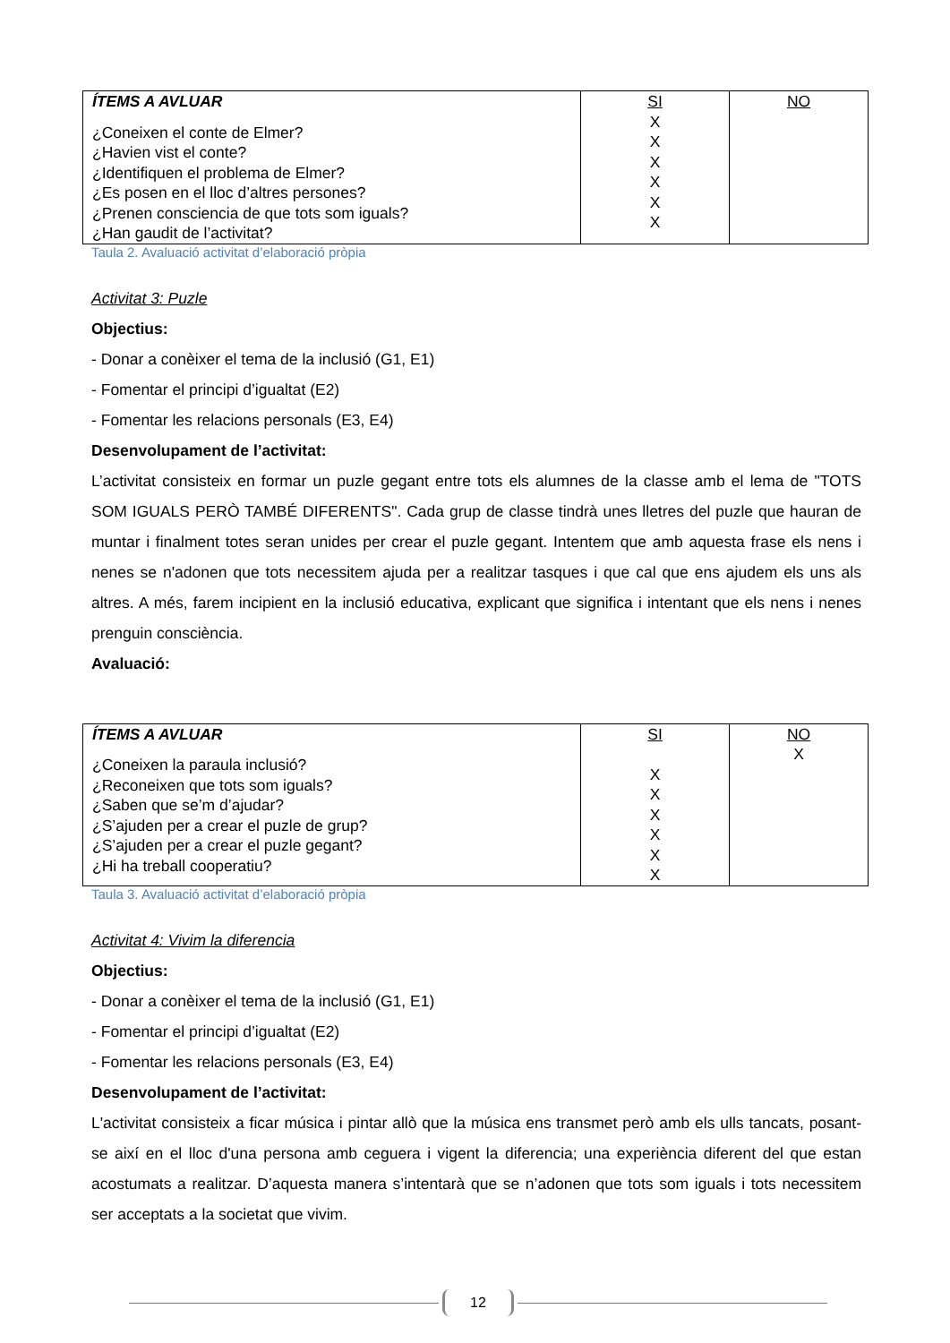| ÍTEMS A AVLUAR ¿Coneixen el conte de Elmer? ¿Havien vist el conte? ¿Identifiquen el problema de Elmer? ¿Es posen en el lloc d’altres persones? ¿Prenen consciencia de que tots som iguals? ¿Han gaudit de l’activitat? | SI X X X X X X | NO |
Taula 2. Avaluació activitat d’elaboració pròpia
Activitat 3: Puzle
Objectius:
- Donar a conèixer el tema de la inclusió (G1, E1)
- Fomentar el principi d’igualtat (E2)
- Fomentar les relacions personals (E3, E4)
Desenvolupament de l’activitat:
L’activitat consisteix en formar un puzle gegant entre tots els alumnes de la classe amb el lema de "TOTS SOM IGUALS PERÒ TAMBÉ DIFERENTS". Cada grup de classe tindrà unes lletres del puzle que hauran de muntar i finalment totes seran unides per crear el puzle gegant. Intentem que amb aquesta frase els nens i nenes se n'adonen que tots necessitem ajuda per a realitzar tasques i que cal que ens ajudem els uns als altres. A més, farem incipient en la inclusió educativa, explicant que significa i intentant que els nens i nenes prenguin consciència.
Avaluació:
| ÍTEMS A AVLUAR ¿Coneixen la paraula inclusió? ¿Reconeixen que tots som iguals? ¿Saben que se’m d’ajudar? ¿S’ajuden per a crear el puzle de grup? ¿S’ajuden per a crear el puzle gegant? ¿Hi ha treball cooperatiu? | SI X X X X X X | NO X |
Taula 3. Avaluació activitat d’elaboració pròpia
Activitat 4: Vivim la diferencia
Objectius:
- Donar a conèixer el tema de la inclusió (G1, E1)
- Fomentar el principi d’igualtat (E2)
- Fomentar les relacions personals (E3, E4)
Desenvolupament de l’activitat:
L'activitat consisteix a ficar música i pintar allò que la música ens transmet però amb els ulls tancats, posant-se així en el lloc d'una persona amb ceguera i vigent la diferencia; una experiència diferent del que estan acostumats a realitzar. D’aquesta manera s’intentarà que se n’adonen que tots som iguals i tots necessitem ser acceptats a la societat que vivim.
12